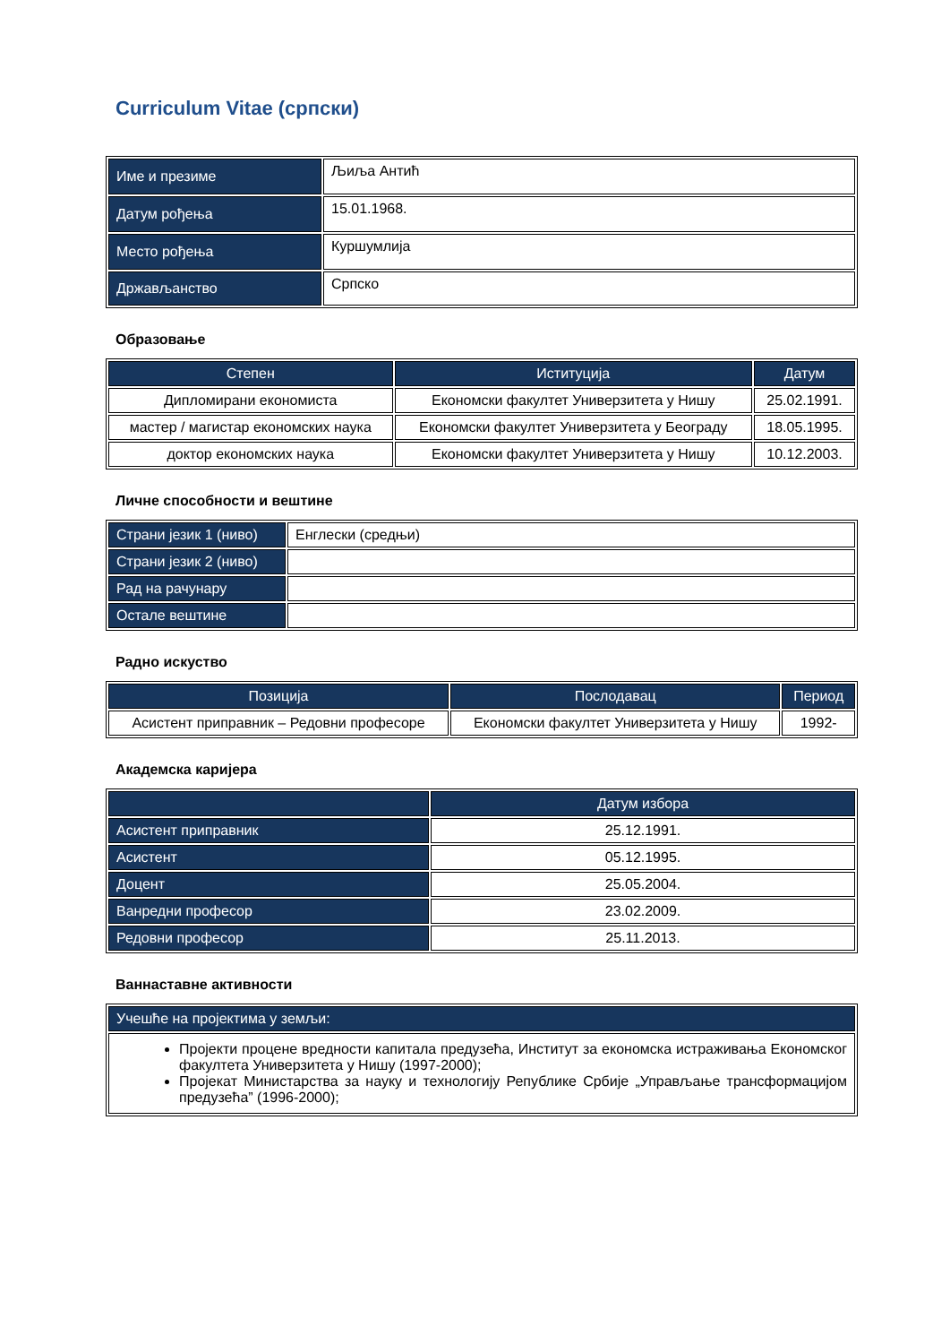Curriculum Vitae (српски)
| Име и презиме | Љиља Антић |
| Датум рођења | 15.01.1968. |
| Место рођења | Куршумлија |
| Држављанство | Српско |
Образовање
| Степен | Иституција | Датум |
| --- | --- | --- |
| Дипломирани економиста | Економски факултет Универзитета у Нишу | 25.02.1991. |
| мастер / магистар економских наука | Економски факултет Универзитета у Београду | 18.05.1995. |
| доктор економских наука | Економски факултет Универзитета у Нишу | 10.12.2003. |
Личне способности и вештине
| Страни језик 1 (ниво) | Енглески (средњи) |
| Страни језик 2 (ниво) | |
| Рад на рачунару | |
| Остале вештине | |
Радно искуство
| Позиција | Послодавац | Период |
| --- | --- | --- |
| Асистент приправник – Редовни професоре | Економски факултет Универзитета у Нишу | 1992- |
Академска каријера
| | Датум избора |
| --- | --- |
| Асистент приправник | 25.12.1991. |
| Асистент | 05.12.1995. |
| Доцент | 25.05.2004. |
| Ванредни професор | 23.02.2009. |
| Редовни професор | 25.11.2013. |
Ваннаставне активности
| Учешће на пројектима у земљи: |
| Пројекти процене вредности капитала предузећа, Институт за економска истраживања Економског факултета Универзитета у Нишу (1997-2000); Пројекат Министарства за науку и технологију Републике Србије „Управљање трансформацијом предузећа” (1996-2000); |